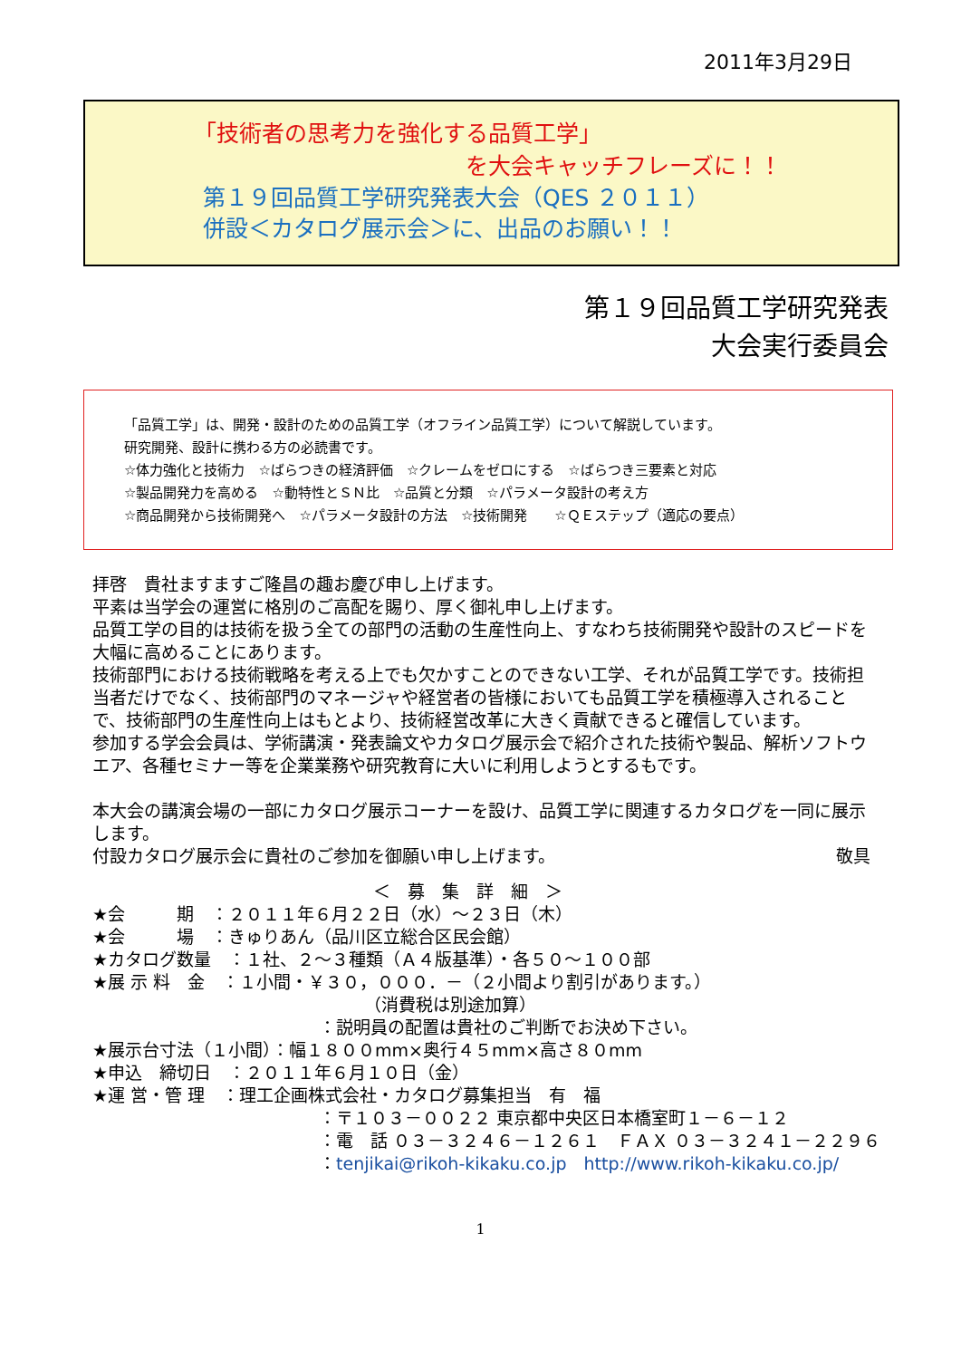2011年3月29日
「技術者の思考力を強化する品質工学」
を大会キャッチフレーズに！！
第１９回品質工学研究発表大会（QES ２０１１）
併設＜カタログ展示会＞に、出品のお願い！！
第１９回品質工学研究発表
大会実行委員会
「品質工学」は、開発・設計のための品質工学（オフライン品質工学）について解説しています。
研究開発、設計に携わる方の必読書です。
☆体力強化と技術力　☆ばらつきの経済評価　☆クレームをゼロにする　☆ばらつき三要素と対応
☆製品開発力を高める　☆動特性とＳＮ比　☆品質と分類　☆パラメータ設計の考え方
☆商品開発から技術開発へ　☆パラメータ設計の方法　☆技術開発　　☆ＱＥステップ（適応の要点）
拝啓　貴社ますますご隆昌の趣お慶び申し上げます。
平素は当学会の運営に格別のご高配を賜り、厚く御礼申し上げます。
品質工学の目的は技術を扱う全ての部門の活動の生産性向上、すなわち技術開発や設計のスピードを大幅に高めることにあります。
技術部門における技術戦略を考える上でも欠かすことのできない工学、それが品質工学です。技術担当者だけでなく、技術部門のマネージャや経営者の皆様においても品質工学を積極導入されることで、技術部門の生産性向上はもとより、技術経営改革に大きく貢献できると確信しています。
参加する学会会員は、学術講演・発表論文やカタログ展示会で紹介された技術や製品、解析ソフトウエア、各種セミナー等を企業業務や研究教育に大いに利用しようとするもです。
本大会の講演会場の一部にカタログ展示コーナーを設け、品質工学に関連するカタログを一同に展示します。
付設カタログ展示会に貴社のご参加を御願い申し上げます。 敬具
＜　募　集　詳　細　＞
★会　　　期　：２０１１年６月２２日（水）～２３日（木）
★会　　　場　：きゅりあん（品川区立総合区民会館）
★カタログ数量　：１社、２～３種類（Ａ４版基準）・各５０～１００部
★展 示 料　金　：１小間・￥３０，０００．－（２小間より割引があります。）
（消費税は別途加算）
：説明員の配置は貴社のご判断でお決め下さい。
★展示台寸法（１小間）：幅１８００mm×奥行４５mm×高さ８０mm
★申込　締切日　：２０１１年６月１０日（金）
★運 営・管 理　：理工企画株式会社・カタログ募集担当　有　福
：〒１０３－００２２ 東京都中央区日本橋室町１－６－１２
：電　話 ０３－３２４６－１２６１　ＦＡＸ ０３－３２４１－２２９６
：tenjikai@rikoh-kikaku.co.jp　http://www.rikoh-kikaku.co.jp/
1